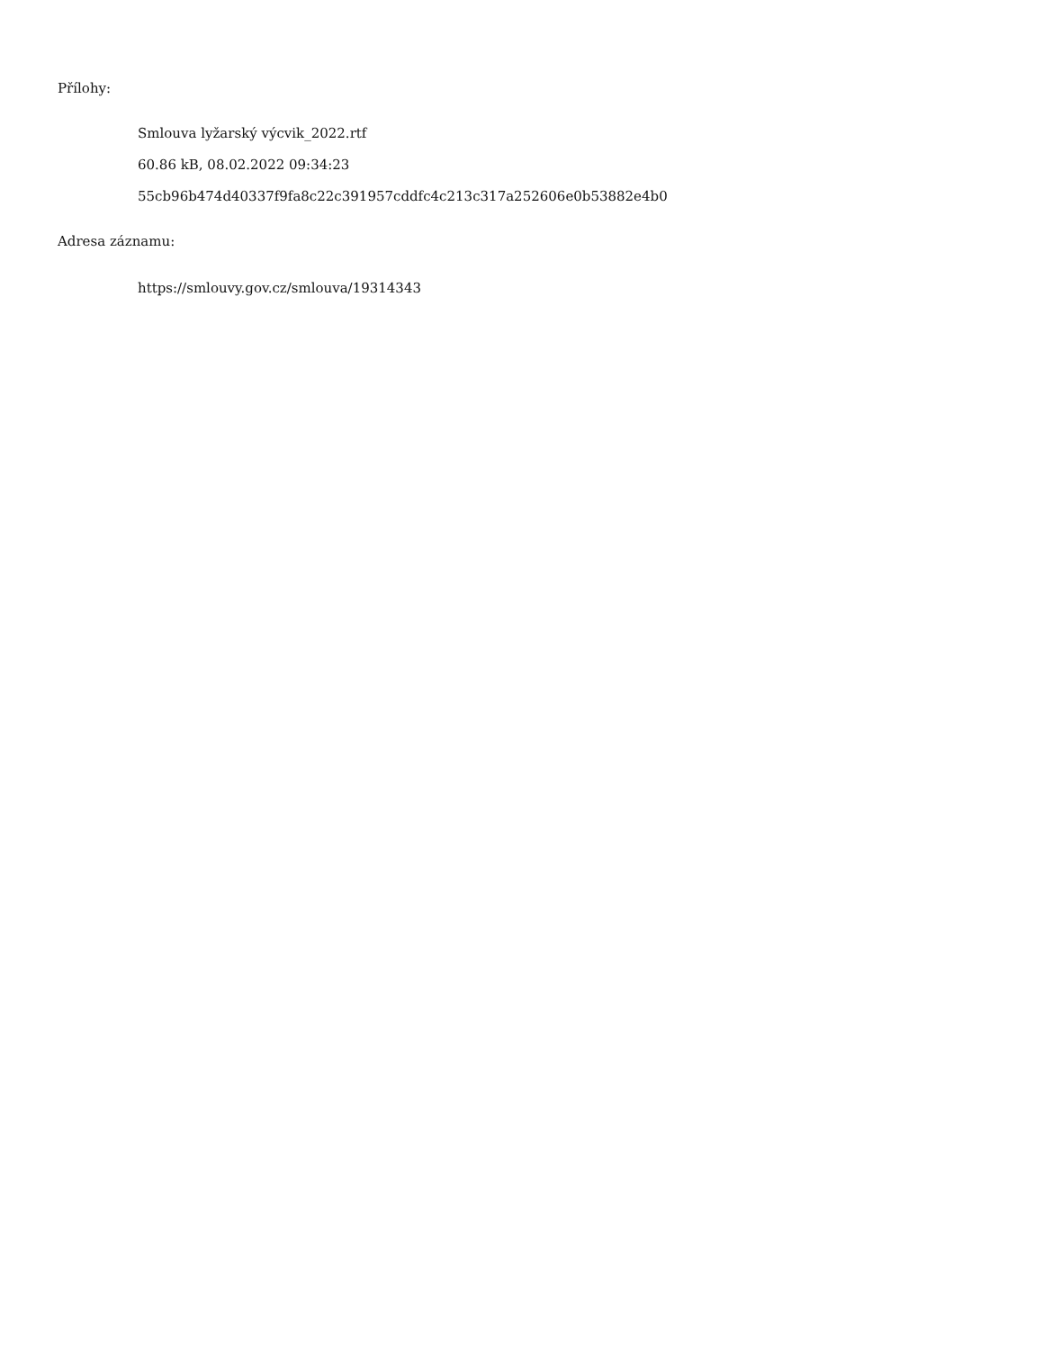Přílohy:
Smlouva lyžarský výcvik_2022.rtf
60.86 kB, 08.02.2022 09:34:23
55cb96b474d40337f9fa8c22c391957cddfc4c213c317a252606e0b53882e4b0
Adresa záznamu:
https://smlouvy.gov.cz/smlouva/19314343